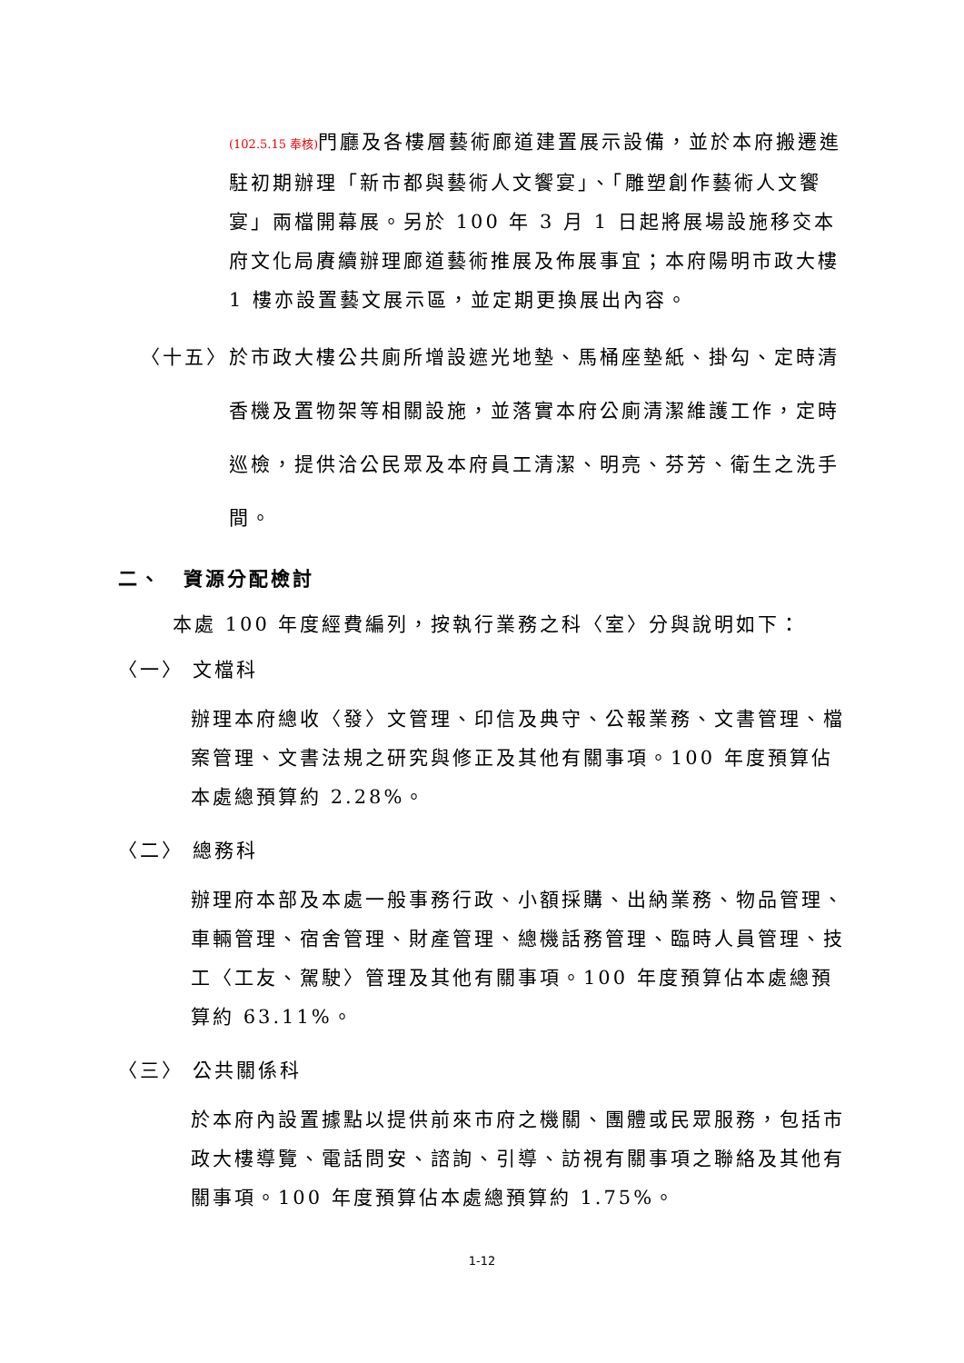(102.5.15 奉核) 門廳及各樓層藝術廊道建置展示設備，並於本府搬遷進駐初期辦理「新市都與藝術人文饗宴」、「雕塑創作藝術人文饗宴」兩檔開幕展。另於 100 年 3 月 1 日起將展場設施移交本府文化局賡續辦理廊道藝術推展及佈展事宜；本府陽明市政大樓 1 樓亦設置藝文展示區，並定期更換展出內容。
〈十五〉 於市政大樓公共廁所增設遮光地墊、馬桶座墊紙、掛勾、定時清香機及置物架等相關設施，並落實本府公廁清潔維護工作，定時巡檢，提供洽公民眾及本府員工清潔、明亮、芬芳、衛生之洗手間。
二、　資源分配檢討
本處 100 年度經費編列，按執行業務之科〈室〉分與說明如下：
〈一〉 文檔科
辦理本府總收〈發〉文管理、印信及典守、公報業務、文書管理、檔案管理、文書法規之研究與修正及其他有關事項。100 年度預算佔本處總預算約 2.28%。
〈二〉 總務科
辦理府本部及本處一般事務行政、小額採購、出納業務、物品管理、車輛管理、宿舍管理、財產管理、總機話務管理、臨時人員管理、技工〈工友、駕駛〉管理及其他有關事項。100 年度預算佔本處總預算約 63.11%。
〈三〉 公共關係科
於本府內設置據點以提供前來市府之機關、團體或民眾服務，包括市政大樓導覽、電話問安、諮詢、引導、訪視有關事項之聯絡及其他有關事項。100 年度預算佔本處總預算約 1.75%。
1-12